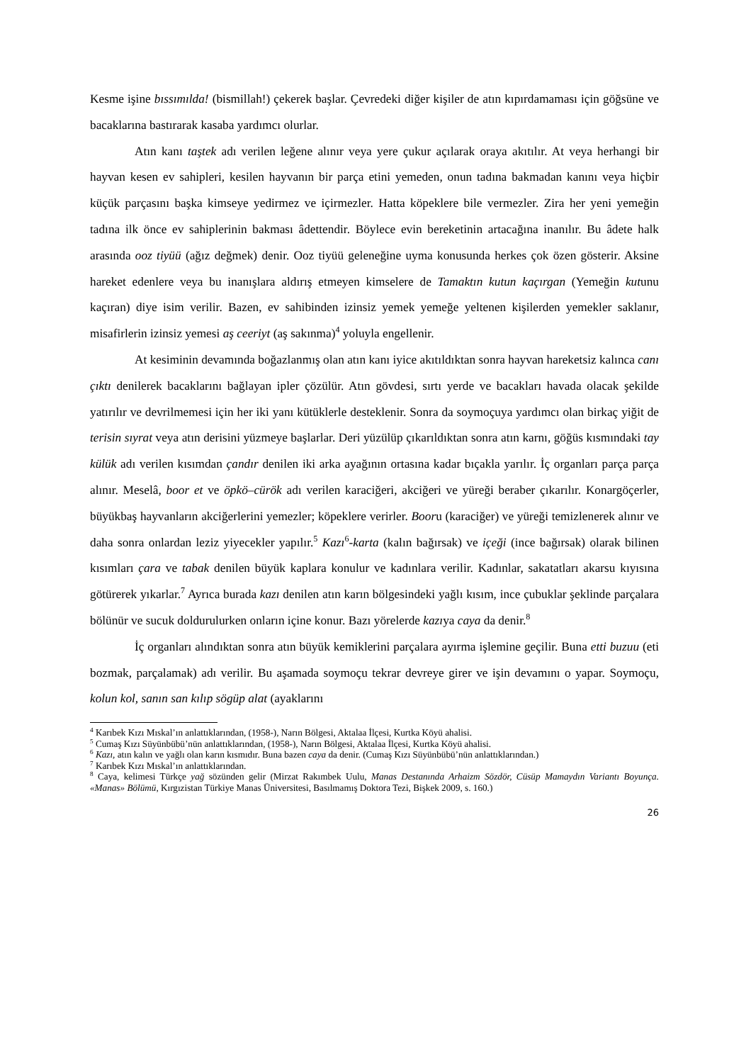Kesme işine bıssımılda! (bismillah!) çekerek başlar. Çevredeki diğer kişiler de atın kıpırdamaması için göğsüne ve bacaklarına bastırarak kasaba yardımcı olurlar.
Atın kanı taştek adı verilen leğene alınır veya yere çukur açılarak oraya akıtılır. At veya herhangi bir hayvan kesen ev sahipleri, kesilen hayvanın bir parça etini yemeden, onun tadına bakmadan kanını veya hiçbir küçük parçasını başka kimseye yedirmez ve içirmezler. Hatta köpeklere bile vermezler. Zira her yeni yemeğin tadına ilk önce ev sahiplerinin bakması âdettendir. Böylece evin bereketinin artacağına inanılır. Bu âdete halk arasında ooz tiyüü (ağız değmek) denir. Ooz tiyüü geleneğine uyma konusunda herkes çok özen gösterir. Aksine hareket edenlere veya bu inanışlara aldırış etmeyen kimselere de Tamaktın kutun kaçırgan (Yemeğin kutunu kaçıran) diye isim verilir. Bazen, ev sahibinden izinsiz yemek yemeğe yeltenen kişilerden yemekler saklanır, misafirlerin izinsiz yemesi aş ceeriyt (aş sakınma)<sup>4</sup> yoluyla engellenir.
At kesiminin devamında boğazlanmış olan atın kanı iyice akıtıldıktan sonra hayvan hareketsiz kalınca canı çıktı denilerek bacaklarını bağlayan ipler çözülür. Atın gövdesi, sırtı yerde ve bacakları havada olacak şekilde yatırılır ve devrilmemesi için her iki yanı kütüklerle desteklenir. Sonra da soymoçuya yardımcı olan birkaç yiğit de terisin sıyrat veya atın derisini yüzmeye başlarlar. Deri yüzülüp çıkarıldıktan sonra atın karnı, göğüs kısmındaki tay külük adı verilen kısımdan çandır denilen iki arka ayağının ortasına kadar bıçakla yarılır. İç organları parça parça alınır. Meselâ, boor et ve öpkö–cürök adı verilen karaciğeri, akciğeri ve yüreği beraber çıkarılır. Konargöçerler, büyükbaş hayvanların akciğerlerini yemezler; köpeklere verirler. Booru (karaciğer) ve yüreği temizlenerek alınır ve daha sonra onlardan leziz yiyecekler yapılır.<sup>5</sup> Kazı<sup>6</sup>-karta (kalın bağırsak) ve içeği (ince bağırsak) olarak bilinen kısımları çara ve tabak denilen büyük kaplara konulur ve kadınlara verilir. Kadınlar, sakatatları akarsu kıyısına götürerek yıkarlar.<sup>7</sup> Ayrıca burada kazı denilen atın karın bölgesindeki yağlı kısım, ince çubuklar şeklinde parçalara bölünür ve sucuk doldurulurken onların içine konur. Bazı yörelerde kazıya caya da denir.<sup>8</sup>
İç organları alındıktan sonra atın büyük kemiklerini parçalara ayırma işlemine geçilir. Buna etti buzuu (eti bozmak, parçalamak) adı verilir. Bu aşamada soymoçu tekrar devreye girer ve işin devamını o yapar. Soymoçu, kolun kol, sanın san kılıp sögüp alat (ayaklarını
<sup>4</sup> Karıbek Kızı Mıskal’ın anlattıklarından, (1958-), Narın Bölgesi, Aktalaa İlçesi, Kurtka Köyü ahalisi.
<sup>5</sup> Cumaş Kızı Süyünbübü’nün anlattıklarından, (1958-), Narın Bölgesi, Aktalaa İlçesi, Kurtka Köyü ahalisi.
<sup>6</sup> Kazı, atın kalın ve yağlı olan karın kısmıdır. Buna bazen caya da denir. (Cumaş Kızı Süyünbübü’nün anlattıklarından.)
<sup>7</sup> Karıbek Kızı Mıskal’ın anlattıklarından.
<sup>8</sup> Caya, kelimesi Türkçe yağ sözünden gelir (Mirzat Rakımbek Uulu, Manas Destanında Arhaizm Sözdör, Cüsüp Mamaydın Variantı Boyunça. «Manas» Bölümü, Kırgızistan Türkiye Manas Üniversitesi, Basılmamış Doktora Tezi, Bişkek 2009, s. 160.)
26